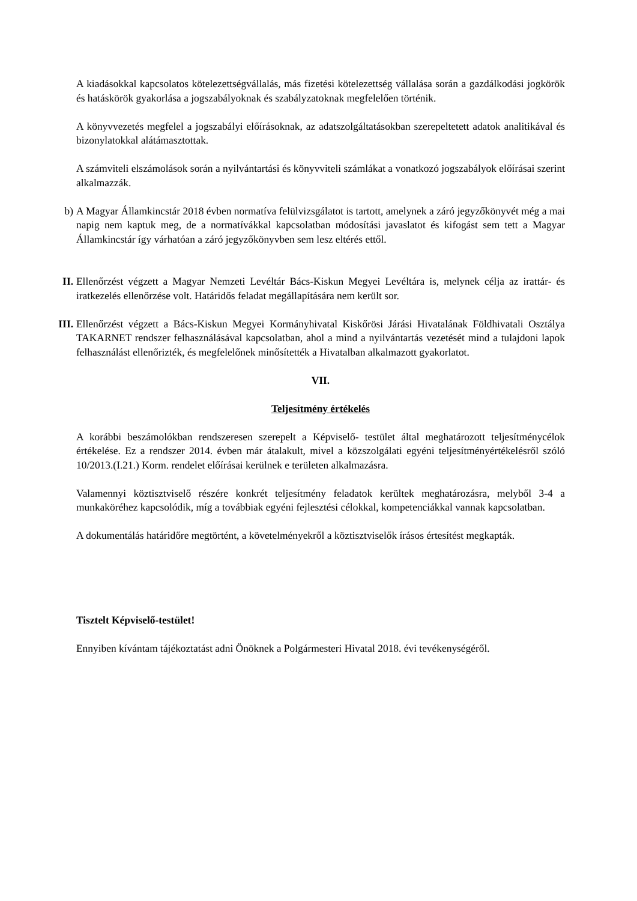A kiadásokkal kapcsolatos kötelezettségvállalás, más fizetési kötelezettség vállalása során a gazdálkodási jogkörök és hatáskörök gyakorlása a jogszabályoknak és szabályzatoknak megfelelően történik.
A könyvvezetés megfelel a jogszabályi előírásoknak, az adatszolgáltatásokban szerepeltetett adatok analitikával és bizonylatokkal alátámasztottak.
A számviteli elszámolások során a nyilvántartási és könyvviteli számlákat a vonatkozó jogszabályok előírásai szerint alkalmazzák.
b) A Magyar Államkincstár 2018 évben normatíva felülvizsgálatot is tartott, amelynek a záró jegyzőkönyvét még a mai napig nem kaptuk meg, de a normatívákkal kapcsolatban módosítási javaslatot és kifogást sem tett a Magyar Államkincstár így várhatóan a záró jegyzőkönyvben sem lesz eltérés ettől.
II. Ellenőrzést végzett a Magyar Nemzeti Levéltár Bács-Kiskun Megyei Levéltára is, melynek célja az irattár- és iratkezelés ellenőrzése volt. Határidős feladat megállapítására nem került sor.
III. Ellenőrzést végzett a Bács-Kiskun Megyei Kormányhivatal Kiskőrösi Járási Hivatalának Földhivatali Osztálya TAKARNET rendszer felhasználásával kapcsolatban, ahol a mind a nyilvántartás vezetését mind a tulajdoni lapok felhasználást ellenőrizték, és megfelelőnek minősítették a Hivatalban alkalmazott gyakorlatot.
VII.
Teljesítmény értékelés
A korábbi beszámolókban rendszeresen szerepelt a Képviselő- testület által meghatározott teljesítménycélok értékelése. Ez a rendszer 2014. évben már átalakult, mivel a közszolgálati egyéni teljesítményértékelésről szóló 10/2013.(I.21.) Korm. rendelet előírásai kerülnek e területen alkalmazásra.
Valamennyi köztisztviselő részére konkrét teljesítmény feladatok kerültek meghatározásra, melyből 3-4 a munkaköréhez kapcsolódik, míg a továbbiak egyéni fejlesztési célokkal, kompetenciákkal vannak kapcsolatban.
A dokumentálás határidőre megtörtént, a követelményekről a köztisztviselők írásos értesítést megkapták.
Tisztelt Képviselő-testület!
Ennyiben kívántam tájékoztatást adni Önöknek a Polgármesteri Hivatal 2018. évi tevékenységéről.